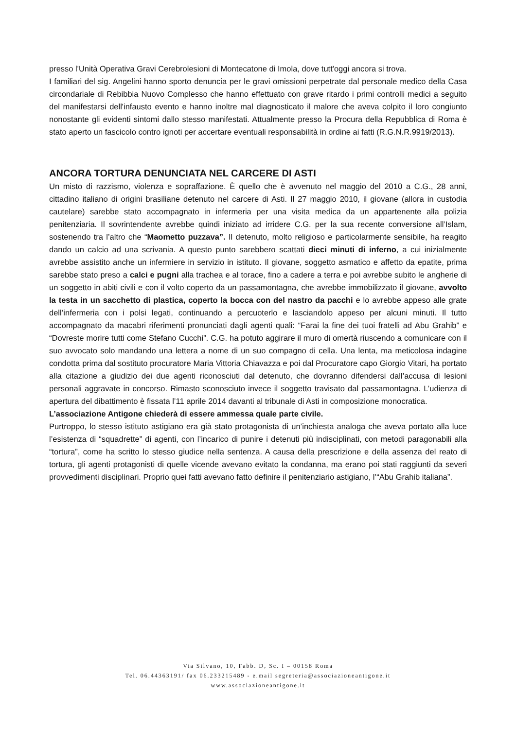presso l'Unità Operativa Gravi Cerebrolesioni di Montecatone di Imola, dove tutt'oggi ancora si trova.
I familiari del sig. Angelini hanno sporto denuncia per le gravi omissioni perpetrate dal personale medico della Casa circondariale di Rebibbia Nuovo Complesso che hanno effettuato con grave ritardo i primi controlli medici a seguito del manifestarsi dell'infausto evento e hanno inoltre mal diagnosticato il malore che aveva colpito il loro congiunto nonostante gli evidenti sintomi dallo stesso manifestati. Attualmente presso la Procura della Repubblica di Roma è stato aperto un fascicolo contro ignoti per accertare eventuali responsabilità in ordine ai fatti (R.G.N.R.9919/2013).
ANCORA TORTURA DENUNCIATA NEL CARCERE DI ASTI
Un misto di razzismo, violenza e sopraffazione. È quello che è avvenuto nel maggio del 2010 a C.G., 28 anni, cittadino italiano di origini brasiliane detenuto nel carcere di Asti. Il 27 maggio 2010, il giovane (allora in custodia cautelare) sarebbe stato accompagnato in infermeria per una visita medica da un appartenente alla polizia penitenziaria. Il sovrintendente avrebbe quindi iniziato ad irridere C.G. per la sua recente conversione all’Islam, sostenendo tra l’altro che “Maometto puzzava”. Il detenuto, molto religioso e particolarmente sensibile, ha reagito dando un calcio ad una scrivania. A questo punto sarebbero scattati dieci minuti di inferno, a cui inizialmente avrebbe assistito anche un infermiere in servizio in istituto. Il giovane, soggetto asmatico e affetto da epatite, prima sarebbe stato preso a calci e pugni alla trachea e al torace, fino a cadere a terra e poi avrebbe subito le angherie di un soggetto in abiti civili e con il volto coperto da un passamontagna, che avrebbe immobilizzato il giovane, avvolto la testa in un sacchetto di plastica, coperto la bocca con del nastro da pacchi e lo avrebbe appeso alle grate dell’infermeria con i polsi legati, continuando a percuoterlo e lasciandolo appeso per alcuni minuti. Il tutto accompagnato da macabri riferimenti pronunciati dagli agenti quali: “Farai la fine dei tuoi fratelli ad Abu Grahib” e “Dovreste morire tutti come Stefano Cucchi”. C.G. ha potuto aggirare il muro di omertà riuscendo a comunicare con il suo avvocato solo mandando una lettera a nome di un suo compagno di cella. Una lenta, ma meticolosa indagine condotta prima dal sostituto procuratore Maria Vittoria Chiavazza e poi dal Procuratore capo Giorgio Vitari, ha portato alla citazione a giudizio dei due agenti riconosciuti dal detenuto, che dovranno difendersi dall’accusa di lesioni personali aggravate in concorso. Rimasto sconosciuto invece il soggetto travisato dal passamontagna. L’udienza di apertura del dibattimento è fissata l’11 aprile 2014 davanti al tribunale di Asti in composizione monocratica.
L’associazione Antigone chiederà di essere ammessa quale parte civile.
Purtroppo, lo stesso istituto astigiano era già stato protagonista di un’inchiesta analoga che aveva portato alla luce l’esistenza di “squadrette” di agenti, con l’incarico di punire i detenuti più indisciplinati, con metodi paragonabili alla “tortura”, come ha scritto lo stesso giudice nella sentenza. A causa della prescrizione e della assenza del reato di tortura, gli agenti protagonisti di quelle vicende avevano evitato la condanna, ma erano poi stati raggiunti da severi provvedimenti disciplinari. Proprio quei fatti avevano fatto definire il penitenziario astigiano, l’“Abu Grahib italiana”.
Via Silvano, 10, Fabb. D, Sc. I – 00158 Roma
Tel. 06.44363191/ fax 06.233215489 - e.mail segreteria@associazioneantigone.it
www.associazioneantigone.it